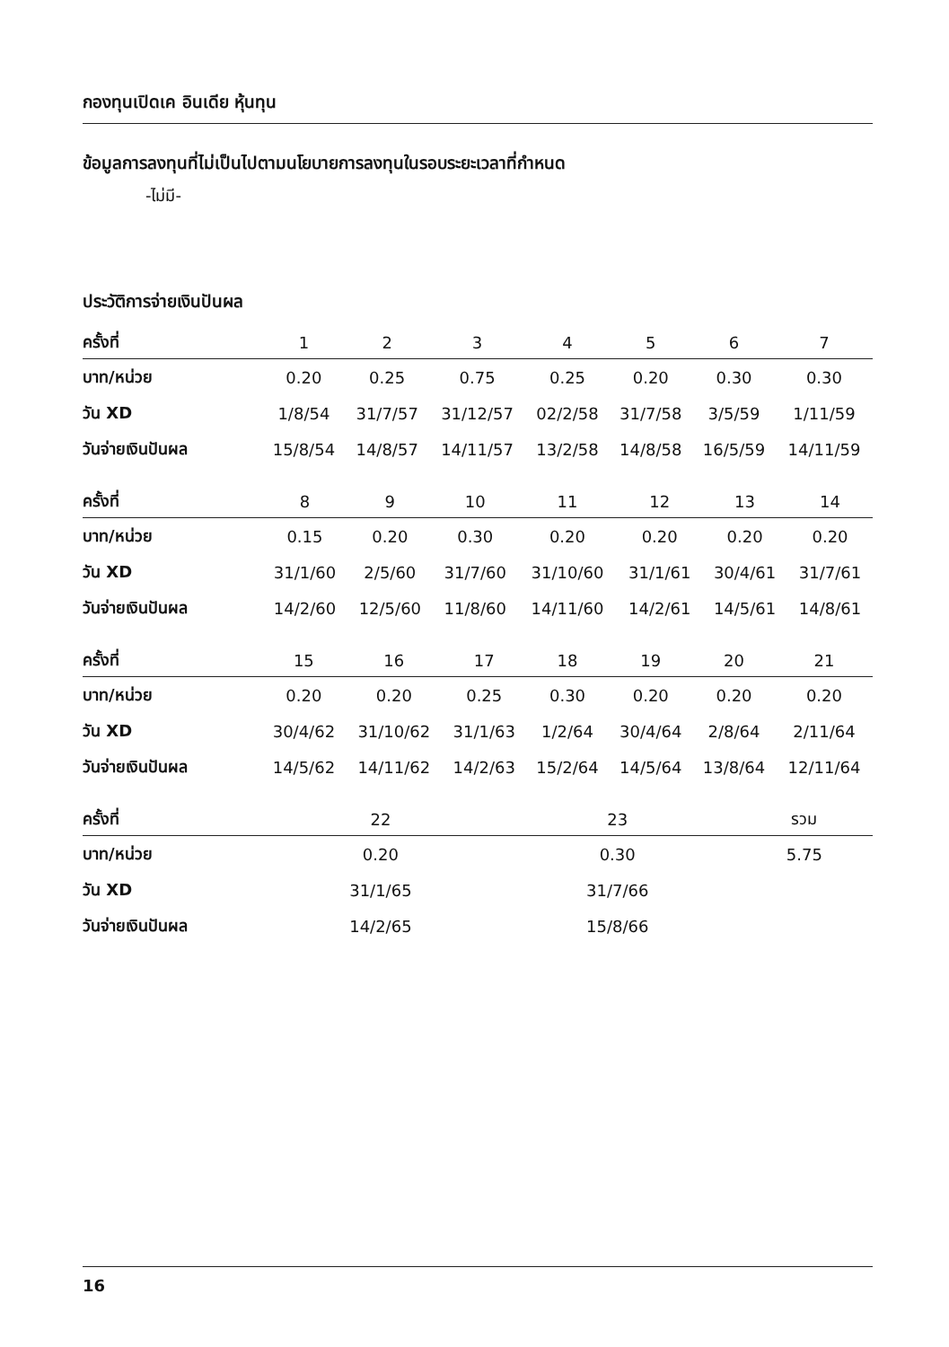กองทุนเปิดเค อินเดีย หุ้นทุน
ข้อมูลการลงทุนที่ไม่เป็นไปตามนโยบายการลงทุนในรอบระยะเวลาที่กำหนด
-ไม่มี-
ประวัติการจ่ายเงินปันผล
| ครั้งที่ | 1 | 2 | 3 | 4 | 5 | 6 | 7 |
| --- | --- | --- | --- | --- | --- | --- | --- |
| บาท/หน่วย | 0.20 | 0.25 | 0.75 | 0.25 | 0.20 | 0.30 | 0.30 |
| วัน XD | 1/8/54 | 31/7/57 | 31/12/57 | 02/2/58 | 31/7/58 | 3/5/59 | 1/11/59 |
| วันจ่ายเงินปันผล | 15/8/54 | 14/8/57 | 14/11/57 | 13/2/58 | 14/8/58 | 16/5/59 | 14/11/59 |
| ครั้งที่ | 8 | 9 | 10 | 11 | 12 | 13 | 14 |
| --- | --- | --- | --- | --- | --- | --- | --- |
| บาท/หน่วย | 0.15 | 0.20 | 0.30 | 0.20 | 0.20 | 0.20 | 0.20 |
| วัน XD | 31/1/60 | 2/5/60 | 31/7/60 | 31/10/60 | 31/1/61 | 30/4/61 | 31/7/61 |
| วันจ่ายเงินปันผล | 14/2/60 | 12/5/60 | 11/8/60 | 14/11/60 | 14/2/61 | 14/5/61 | 14/8/61 |
| ครั้งที่ | 15 | 16 | 17 | 18 | 19 | 20 | 21 |
| --- | --- | --- | --- | --- | --- | --- | --- |
| บาท/หน่วย | 0.20 | 0.20 | 0.25 | 0.30 | 0.20 | 0.20 | 0.20 |
| วัน XD | 30/4/62 | 31/10/62 | 31/1/63 | 1/2/64 | 30/4/64 | 2/8/64 | 2/11/64 |
| วันจ่ายเงินปันผล | 14/5/62 | 14/11/62 | 14/2/63 | 15/2/64 | 14/5/64 | 13/8/64 | 12/11/64 |
| ครั้งที่ | 22 | 23 | รวม | | | | |
| --- | --- | --- | --- | --- | --- | --- | --- |
| บาท/หน่วย | 0.20 | 0.30 | 5.75 | | | | |
| วัน XD | 31/1/65 | 31/7/66 | | | | | |
| วันจ่ายเงินปันผล | 14/2/65 | 15/8/66 | | | | | |
16